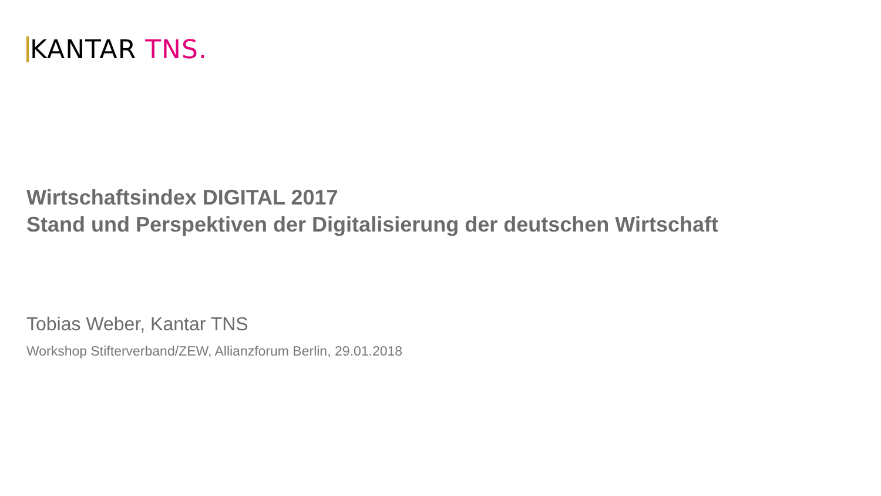KANTAR TNS.
Wirtschaftsindex DIGITAL 2017
Stand und Perspektiven der Digitalisierung der deutschen Wirtschaft
Tobias Weber, Kantar TNS
Workshop Stifterverband/ZEW, Allianzforum Berlin, 29.01.2018